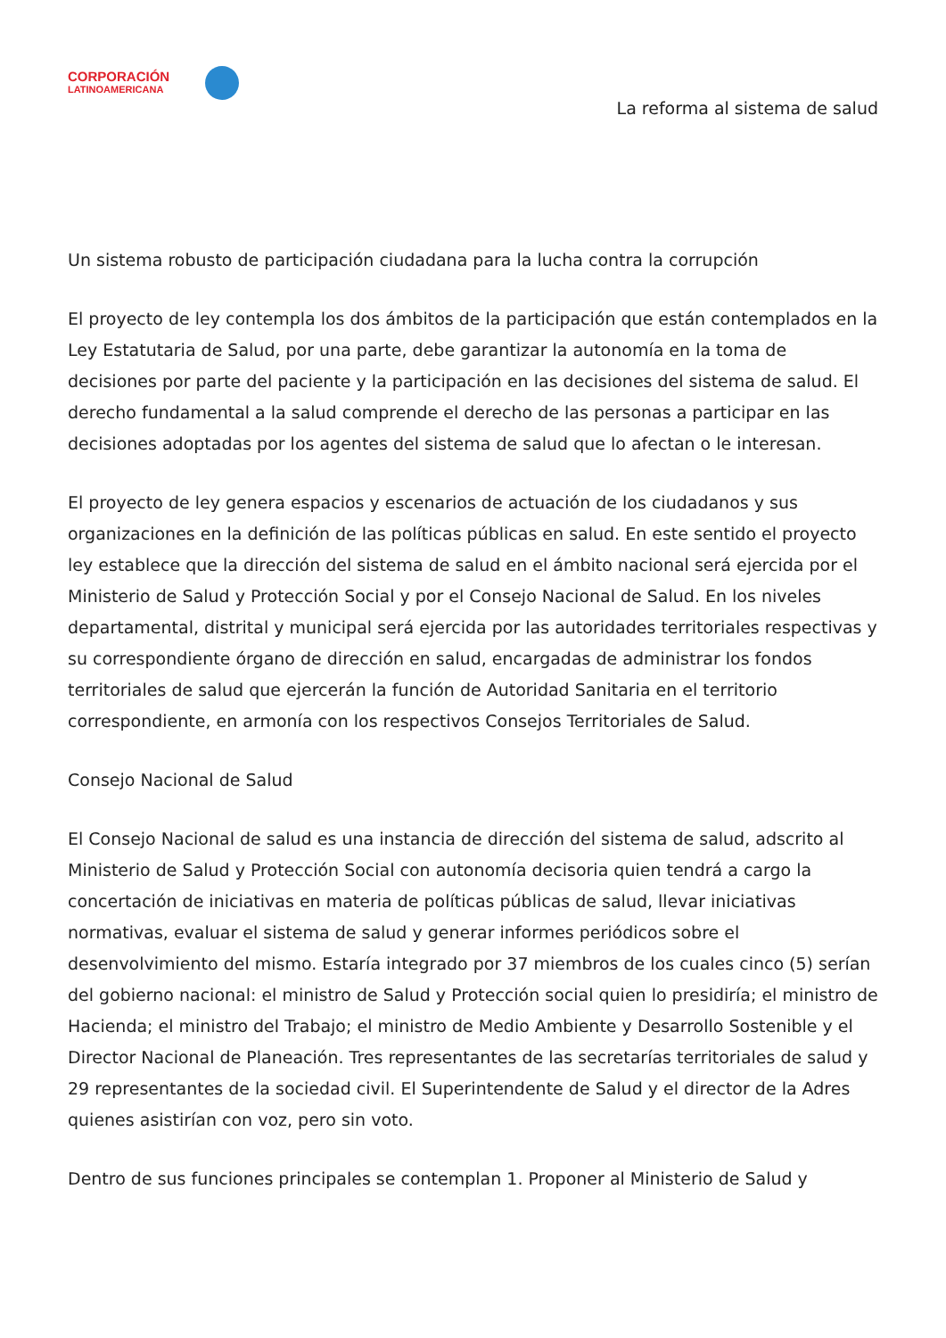CORPORACIÓN
LATINOAMERICANA
La reforma al sistema de salud
Un sistema robusto de participación ciudadana para la lucha contra la corrupción
El proyecto de ley contempla los dos ámbitos de la participación que están contemplados en la Ley Estatutaria de Salud, por una parte, debe garantizar la autonomía en la toma de decisiones por parte del paciente y la participación en las decisiones del sistema de salud. El derecho fundamental a la salud comprende el derecho de las personas a participar en las decisiones adoptadas por los agentes del sistema de salud que lo afectan o le interesan.
El proyecto de ley genera espacios y escenarios de actuación de los ciudadanos y sus organizaciones en la definición de las políticas públicas en salud. En este sentido el proyecto ley establece que la dirección del sistema de salud en el ámbito nacional será ejercida por el Ministerio de Salud y Protección Social y por el Consejo Nacional de Salud. En los niveles departamental, distrital y municipal será ejercida por las autoridades territoriales respectivas y su correspondiente órgano de dirección en salud, encargadas de administrar los fondos territoriales de salud que ejercerán la función de Autoridad Sanitaria en el territorio correspondiente, en armonía con los respectivos Consejos Territoriales de Salud.
Consejo Nacional de Salud
El Consejo Nacional de salud es una instancia de dirección del sistema de salud, adscrito al Ministerio de Salud y Protección Social con autonomía decisoria quien tendrá a cargo la concertación de iniciativas en materia de políticas públicas de salud, llevar iniciativas normativas, evaluar el sistema de salud y generar informes periódicos sobre el desenvolvimiento del mismo. Estaría integrado por 37 miembros de los cuales cinco (5) serían del gobierno nacional: el ministro de Salud y Protección social quien lo presidiría; el ministro de Hacienda; el ministro del Trabajo; el ministro de Medio Ambiente y Desarrollo Sostenible y el Director Nacional de Planeación. Tres representantes de las secretarías territoriales de salud y 29 representantes de la sociedad civil. El Superintendente de Salud y el director de la Adres quienes asistirían con voz, pero sin voto.
Dentro de sus funciones principales se contemplan 1. Proponer al Ministerio de Salud y